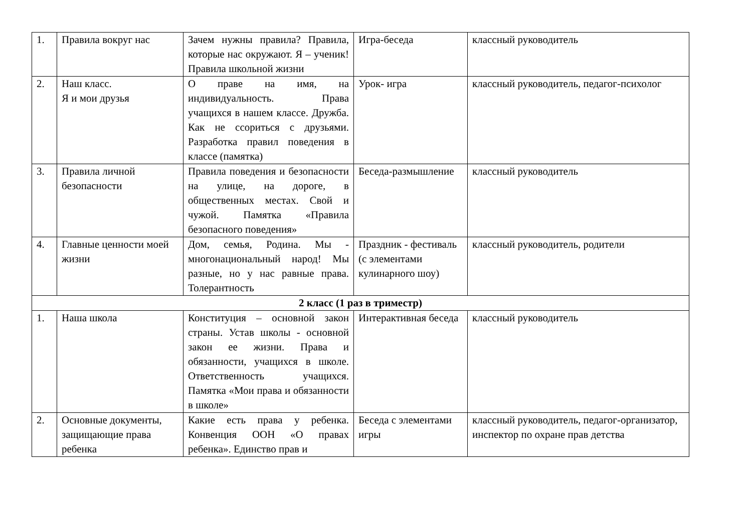| 1. | Правила вокруг нас | Зачем нужны правила? Правила, которые нас окружают. Я – ученик! Правила школьной жизни | Игра-беседа | классный руководитель |
| 2. | Наш класс. Я и мои друзья | О праве на имя, на индивидуальность. Права учащихся в нашем классе. Дружба. Как не ссориться с друзьями. Разработка правил поведения в классе (памятка) | Урок- игра | классный руководитель, педагог-психолог |
| 3. | Правила личной безопасности | Правила поведения и безопасности на улице, на дороге, в общественных местах. Свой и чужой. Памятка «Правила безопасного поведения» | Беседа-размышление | классный руководитель |
| 4. | Главные ценности моей жизни | Дом, семья, Родина. Мы - многонациональный народ! Мы разные, но у нас равные права. Толерантность | Праздник - фестиваль (с элементами кулинарного шоу) | классный руководитель, родители |
| 2 класс (1 раз в триместр) | | | | |
| 1. | Наша школа | Конституция – основной закон страны. Устав школы - основной закон ее жизни. Права и обязанности, учащихся в школе. Ответственность учащихся. Памятка «Мои права и обязанности в школе» | Интерактивная беседа | классный руководитель |
| 2. | Основные документы, защищающие права ребенка | Какие есть права у ребенка. Конвенция ООН «О правах ребенка». Единство прав и | Беседа с элементами игры | классный руководитель, педагог-организатор, инспектор по охране прав детства |